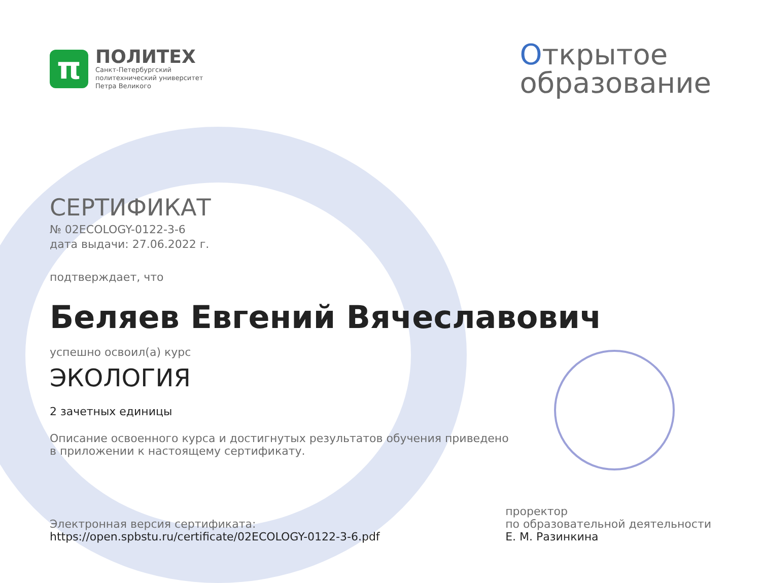π
ПОЛИТЕХ
Санкт-Петербургский
политехнический университет
Петра Великого
Открытое
образование
СЕРТИФИКАТ
№ 02ECOLOGY-0122-3-6
дата выдачи: 27.06.2022 г.
подтверждает, что
Беляев Евгений Вячеславович
успешно освоил(а) курс
ЭКОЛОГИЯ
2 зачетных единицы
Описание освоенного курса и достигнутых результатов обучения приведено
в приложении к настоящему сертификату.
Электронная версия сертификата:
https://open.spbstu.ru/certificate/02ECOLOGY-0122-3-6.pdf
проректор
по образовательной деятельности
Е. М. Разинкина